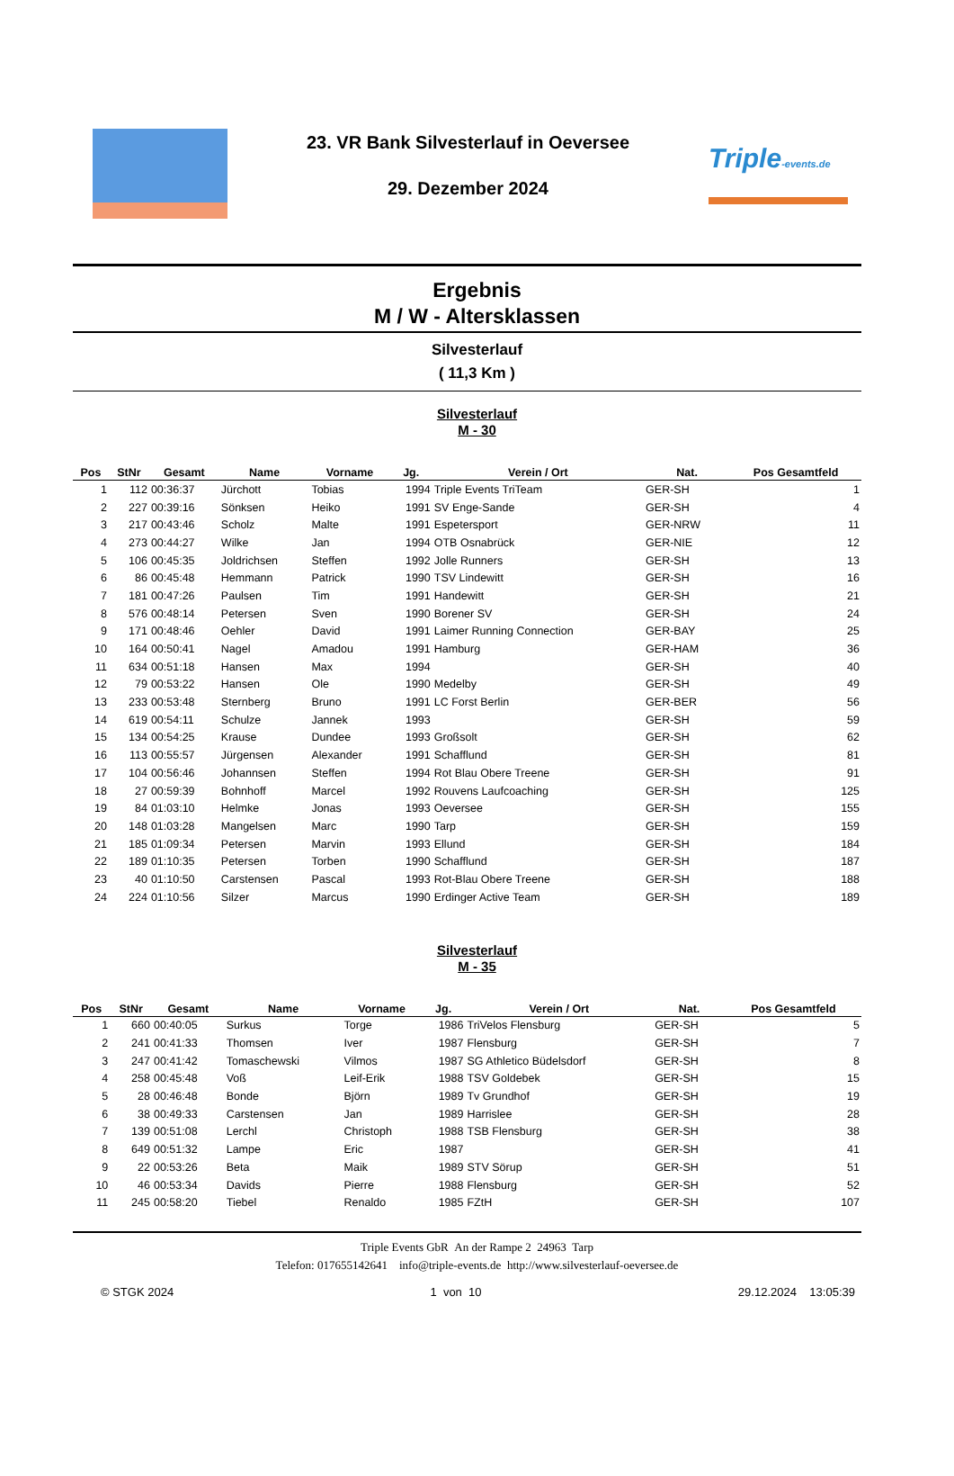23. VR Bank Silvesterlauf in Oeversee
29. Dezember 2024
Triple-events.de
Ergebnis
M / W - Altersklassen
Silvesterlauf
( 11,3 Km )
Silvesterlauf
M - 30
| Pos | StNr | Gesamt | Name | Vorname | Jg. | Verein / Ort | Nat. | Pos Gesamtfeld |
| --- | --- | --- | --- | --- | --- | --- | --- | --- |
| 1 | 112 | 00:36:37 | Jürchott | Tobias | 1994 | Triple Events TriTeam | GER-SH | 1 |
| 2 | 227 | 00:39:16 | Sönksen | Heiko | 1991 | SV Enge-Sande | GER-SH | 4 |
| 3 | 217 | 00:43:46 | Scholz | Malte | 1991 | Espetersport | GER-NRW | 11 |
| 4 | 273 | 00:44:27 | Wilke | Jan | 1994 | OTB Osnabrück | GER-NIE | 12 |
| 5 | 106 | 00:45:35 | Joldrichsen | Steffen | 1992 | Jolle Runners | GER-SH | 13 |
| 6 | 86 | 00:45:48 | Hemmann | Patrick | 1990 | TSV Lindewitt | GER-SH | 16 |
| 7 | 181 | 00:47:26 | Paulsen | Tim | 1991 | Handewitt | GER-SH | 21 |
| 8 | 576 | 00:48:14 | Petersen | Sven | 1990 | Borener SV | GER-SH | 24 |
| 9 | 171 | 00:48:46 | Oehler | David | 1991 | Laimer Running Connection | GER-BAY | 25 |
| 10 | 164 | 00:50:41 | Nagel | Amadou | 1991 | Hamburg | GER-HAM | 36 |
| 11 | 634 | 00:51:18 | Hansen | Max | 1994 | | GER-SH | 40 |
| 12 | 79 | 00:53:22 | Hansen | Ole | 1990 | Medelby | GER-SH | 49 |
| 13 | 233 | 00:53:48 | Sternberg | Bruno | 1991 | LC Forst Berlin | GER-BER | 56 |
| 14 | 619 | 00:54:11 | Schulze | Jannek | 1993 | | GER-SH | 59 |
| 15 | 134 | 00:54:25 | Krause | Dundee | 1993 | Großsolt | GER-SH | 62 |
| 16 | 113 | 00:55:57 | Jürgensen | Alexander | 1991 | Schafflund | GER-SH | 81 |
| 17 | 104 | 00:56:46 | Johannsen | Steffen | 1994 | Rot Blau Obere Treene | GER-SH | 91 |
| 18 | 27 | 00:59:39 | Bohnhoff | Marcel | 1992 | Rouvens Laufcoaching | GER-SH | 125 |
| 19 | 84 | 01:03:10 | Helmke | Jonas | 1993 | Oeversee | GER-SH | 155 |
| 20 | 148 | 01:03:28 | Mangelsen | Marc | 1990 | Tarp | GER-SH | 159 |
| 21 | 185 | 01:09:34 | Petersen | Marvin | 1993 | Ellund | GER-SH | 184 |
| 22 | 189 | 01:10:35 | Petersen | Torben | 1990 | Schafflund | GER-SH | 187 |
| 23 | 40 | 01:10:50 | Carstensen | Pascal | 1993 | Rot-Blau Obere Treene | GER-SH | 188 |
| 24 | 224 | 01:10:56 | Silzer | Marcus | 1990 | Erdinger Active Team | GER-SH | 189 |
Silvesterlauf
M - 35
| Pos | StNr | Gesamt | Name | Vorname | Jg. | Verein / Ort | Nat. | Pos Gesamtfeld |
| --- | --- | --- | --- | --- | --- | --- | --- | --- |
| 1 | 660 | 00:40:05 | Surkus | Torge | 1986 | TriVelos Flensburg | GER-SH | 5 |
| 2 | 241 | 00:41:33 | Thomsen | Iver | 1987 | Flensburg | GER-SH | 7 |
| 3 | 247 | 00:41:42 | Tomaschewski | Vilmos | 1987 | SG Athletico Büdelsdorf | GER-SH | 8 |
| 4 | 258 | 00:45:48 | Voß | Leif-Erik | 1988 | TSV Goldebek | GER-SH | 15 |
| 5 | 28 | 00:46:48 | Bonde | Björn | 1989 | Tv Grundhof | GER-SH | 19 |
| 6 | 38 | 00:49:33 | Carstensen | Jan | 1989 | Harrislee | GER-SH | 28 |
| 7 | 139 | 00:51:08 | Lerchl | Christoph | 1988 | TSB Flensburg | GER-SH | 38 |
| 8 | 649 | 00:51:32 | Lampe | Eric | 1987 | | GER-SH | 41 |
| 9 | 22 | 00:53:26 | Beta | Maik | 1989 | STV Sörup | GER-SH | 51 |
| 10 | 46 | 00:53:34 | Davids | Pierre | 1988 | Flensburg | GER-SH | 52 |
| 11 | 245 | 00:58:20 | Tiebel | Renaldo | 1985 | FZtH | GER-SH | 107 |
Triple Events GbR An der Rampe 2 24963 Tarp
Telefon: 017655142641 info@triple-events.de http://www.silvesterlauf-oeversee.de
© STGK 2024 1 von 10 29.12.2024 13:05:39